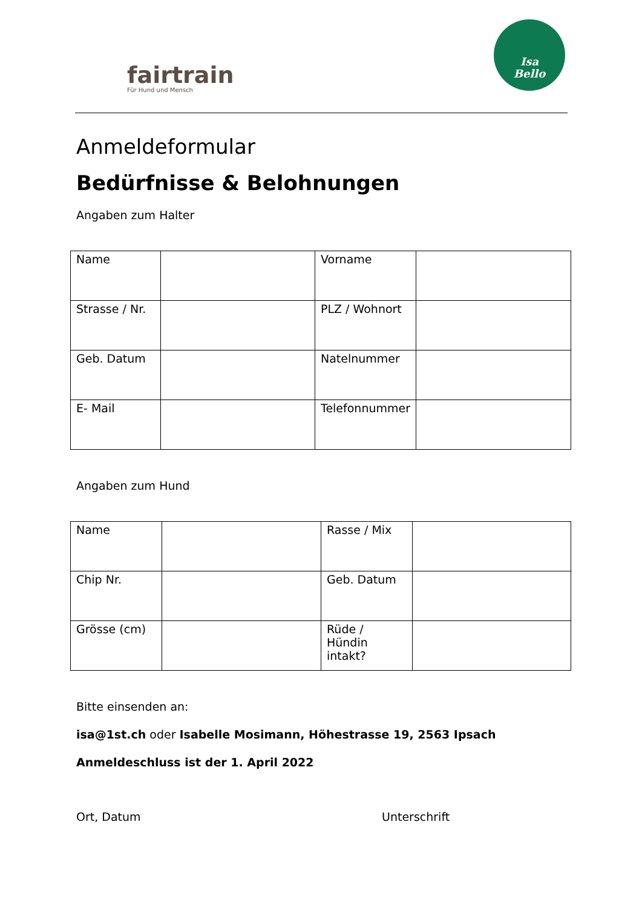fairtrain
Für Hund und Mensch
Isa
Bello
Anmeldeformular
Bedürfnisse & Belohnungen
Angaben zum Halter
| Name | | Vorname | |
| Strasse / Nr. | | PLZ / Wohnort | |
| Geb. Datum | | Natelnummer | |
| E- Mail | | Telefonnummer | |
Angaben zum Hund
| Name | | Rasse / Mix | |
| Chip Nr. | | Geb. Datum | |
| Grösse (cm) | | Rüde / Hündin intakt? | |
Bitte einsenden an:
isa@1st.ch oder Isabelle Mosimann, Höhestrasse 19, 2563 Ipsach
Anmeldeschluss ist der 1. April 2022
Ort, Datum Unterschrift